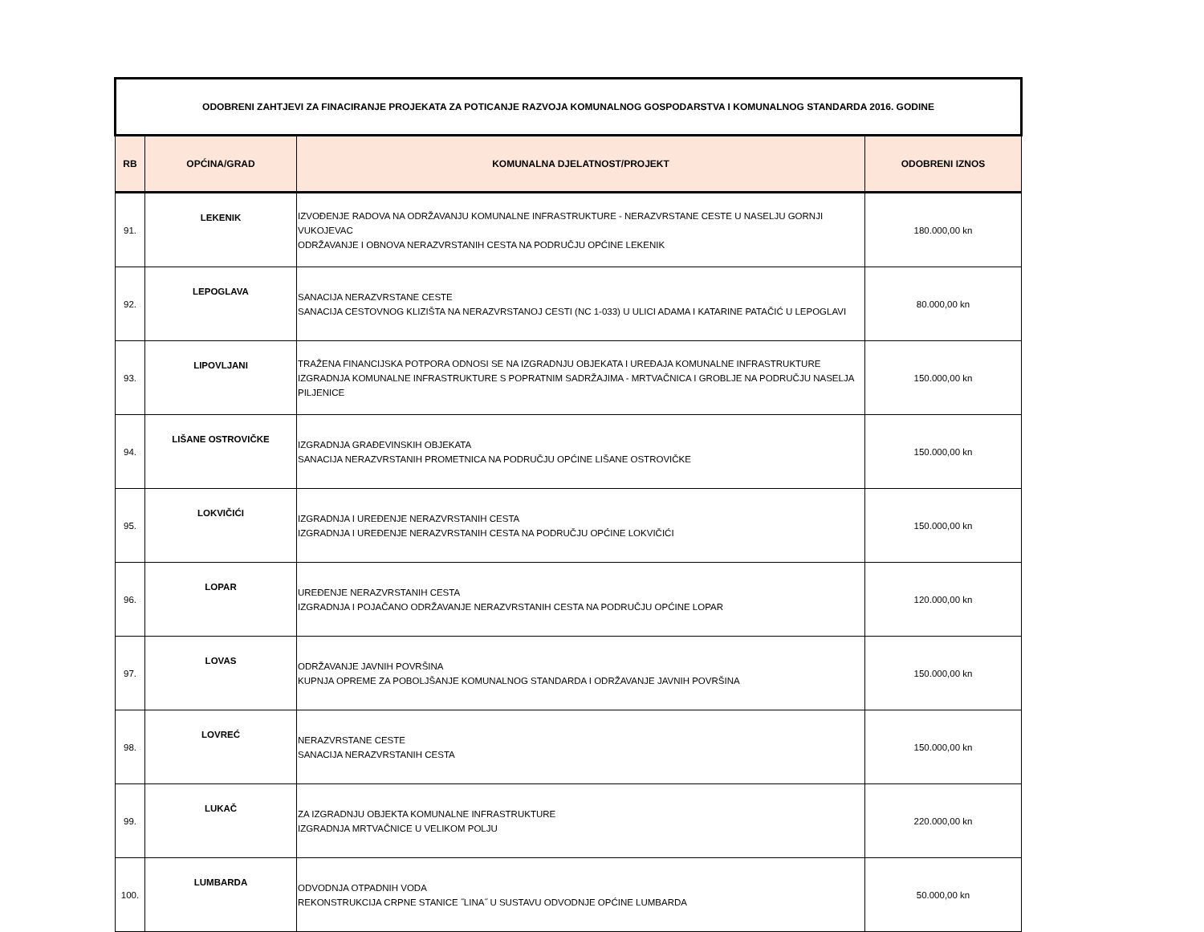| ODOBRENI ZAHTJEVI ZA FINACIRANJE PROJEKATA ZA POTICANJE RAZVOJA KOMUNALNOG GOSPODARSTVA I KOMUNALNOG STANDARDA 2016. GODINE | | | |
| RB | OPĆINA/GRAD | KOMUNALNA DJELATNOST/PROJEKT | ODOBRENI IZNOS |
| 91. | LEKENIK | IZVOĐENJE RADOVA NA ODRŽAVANJU KOMUNALNE INFRASTRUKTURE - NERAZVRSTANE CESTE U NASELJU GORNJI VUKOJEVAC ODRŽAVANJE I OBNOVA NERAZVRSTANIH CESTA NA PODRUČJU OPĆINE LEKENIK | 180.000,00 kn |
| 92. | LEPOGLAVA | SANACIJA NERAZVRSTANE CESTE SANACIJA CESTOVNOG KLIZIŠTA NA NERAZVRSTANOJ CESTI (NC 1-033) U ULICI ADAMA I KATARINE PATAČIĆ U LEPOGLAVI | 80.000,00 kn |
| 93. | LIPOVLJANI | TRAŽENA FINANCIJSKA POTPORA ODNOSI SE NA IZGRADNJU OBJEKATA I UREĐAJA KOMUNALNE INFRASTRUKTURE IZGRADNJA KOMUNALNE INFRASTRUKTURE S POPRATNIM SADRŽAJIMA - MRTVAČNICA I GROBLJE NA PODRUČJU NASELJA PILJENICE | 150.000,00 kn |
| 94. | LIŠANE OSTROVIČKE | IZGRADNJA GRAĐEVINSKIH OBJEKATA SANACIJA NERAZVRSTANIH PROMETNICA NA PODRUČJU OPĆINE LIŠANE OSTROVIČKE | 150.000,00 kn |
| 95. | LOKVIČIĆI | IZGRADNJA I UREĐENJE NERAZVRSTANIH CESTA IZGRADNJA I UREĐENJE NERAZVRSTANIH CESTA NA PODRUČJU OPĆINE LOKVIČIĆI | 150.000,00 kn |
| 96. | LOPAR | UREĐENJE NERAZVRSTANIH CESTA IZGRADNJA I POJAČANO ODRŽAVANJE NERAZVRSTANIH CESTA NA PODRUČJU OPĆINE LOPAR | 120.000,00 kn |
| 97. | LOVAS | ODRŽAVANJE JAVNIH POVRŠINA KUPNJA OPREME ZA POBOLJŠANJE KOMUNALNOG STANDARDA I ODRŽAVANJE JAVNIH POVRŠINA | 150.000,00 kn |
| 98. | LOVREĆ | NERAZVRSTANE CESTE SANACIJA NERAZVRSTANIH CESTA | 150.000,00 kn |
| 99. | LUKAČ | ZA IZGRADNJU OBJEKTA KOMUNALNE INFRASTRUKTURE IZGRADNJA MRTVAČNICE U VELIKOM POLJU | 220.000,00 kn |
| 100. | LUMBARDA | ODVODNJA OTPADNIH VODA REKONSTRUKCIJA CRPNE STANICE ˝LINA˝ U SUSTAVU ODVODNJE OPĆINE LUMBARDA | 50.000,00 kn |